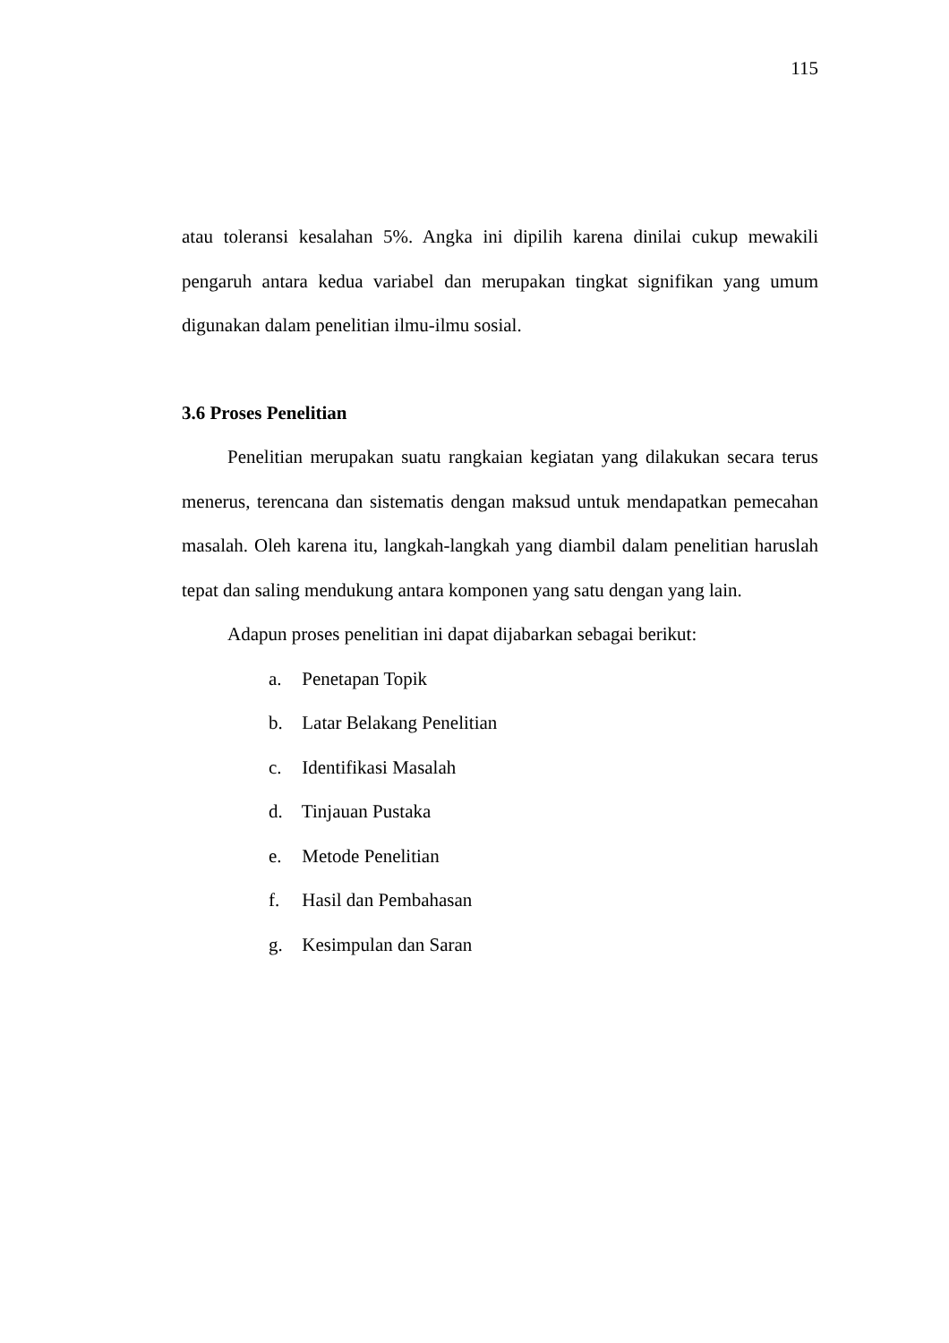115
atau toleransi kesalahan 5%. Angka ini dipilih karena dinilai cukup mewakili pengaruh antara kedua variabel dan merupakan tingkat signifikan yang umum digunakan dalam penelitian ilmu-ilmu sosial.
3.6 Proses Penelitian
Penelitian merupakan suatu rangkaian kegiatan yang dilakukan secara terus menerus, terencana dan sistematis dengan maksud untuk mendapatkan pemecahan masalah. Oleh karena itu, langkah-langkah yang diambil dalam penelitian haruslah tepat dan saling mendukung antara komponen yang satu dengan yang lain.
Adapun proses penelitian ini dapat dijabarkan sebagai berikut:
a. Penetapan Topik
b. Latar Belakang Penelitian
c. Identifikasi Masalah
d. Tinjauan Pustaka
e. Metode Penelitian
f. Hasil dan Pembahasan
g. Kesimpulan dan Saran